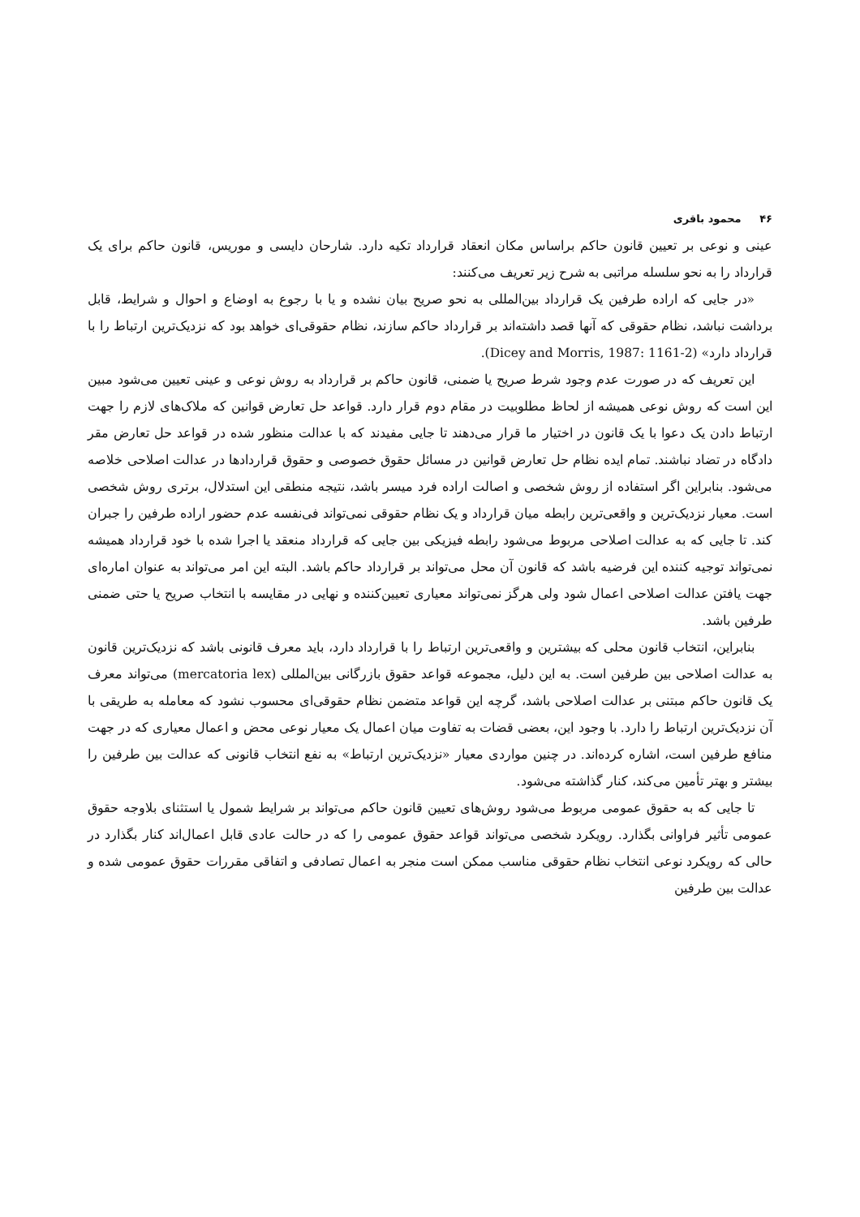۴۶ محمود باقری
عینی و نوعی بر تعیین قانون حاکم براساس مکان انعقاد قرارداد تکیه دارد. شارحان دایسی و موریس، قانون حاکم برای یک قرارداد را به نحو سلسله مراتبی به شرح زیر تعریف می‌کنند:
«در جایی که اراده طرفین یک قرارداد بین‌المللی به نحو صریح بیان نشده و یا با رجوع به اوضاع و احوال و شرایط، قابل برداشت نباشد، نظام حقوقی که آنها قصد داشته‌اند بر قرارداد حاکم سازند، نظام حقوقی‌ای خواهد بود که نزدیک‌ترین ارتباط را با قرارداد دارد» (Dicey and Morris, 1987: 1161-2).
این تعریف که در صورت عدم وجود شرط صریح یا ضمنی، قانون حاکم بر قرارداد به روش نوعی و عینی تعیین می‌شود مبین این است که روش نوعی همیشه از لحاظ مطلوبیت در مقام دوم قرار دارد. قواعد حل تعارض قوانین که ملاک‌های لازم را جهت ارتباط دادن یک دعوا با یک قانون در اختیار ما قرار می‌دهند تا جایی مفیدند که با عدالت منظور شده در قواعد حل تعارض مقر دادگاه در تضاد نباشند. تمام ایده نظام حل تعارض قوانین در مسائل حقوق خصوصی و حقوق قراردادها در عدالت اصلاحی خلاصه می‌شود. بنابراین اگر استفاده از روش شخصی و اصالت اراده فرد میسر باشد، نتیجه منطقی این استدلال، برتری روش شخصی است. معیار نزدیک‌ترین و واقعی‌ترین رابطه میان قرارداد و یک نظام حقوقی نمی‌تواند فی‌نفسه عدم حضور اراده طرفین را جبران کند. تا جایی که به عدالت اصلاحی مربوط می‌شود رابطه فیزیکی بین جایی که قرارداد منعقد یا اجرا شده با خود قرارداد همیشه نمی‌تواند توجیه کننده این فرضیه باشد که قانون آن محل می‌تواند بر قرارداد حاکم باشد. البته این امر می‌تواند به عنوان اماره‌ای جهت یافتن عدالت اصلاحی اعمال شود ولی هرگز نمی‌تواند معیاری تعیین‌کننده و نهایی در مقایسه با انتخاب صریح یا حتی ضمنی طرفین باشد.
بنابراین، انتخاب قانون محلی که بیشترین و واقعی‌ترین ارتباط را با قرارداد دارد، باید معرف قانونی باشد که نزدیک‌ترین قانون به عدالت اصلاحی بین طرفین است. به این دلیل، مجموعه قواعد حقوق بازرگانی بین‌المللی (mercatoria lex) می‌تواند معرف یک قانون حاکم مبتنی بر عدالت اصلاحی باشد، گرچه این قواعد متضمن نظام حقوقی‌ای محسوب نشود که معامله به طریقی با آن نزدیک‌ترین ارتباط را دارد. با وجود این، بعضی قضات به تفاوت میان اعمال یک معیار نوعی محض و اعمال معیاری که در جهت منافع طرفین است، اشاره کرده‌اند. در چنین مواردی معیار «نزدیک‌ترین ارتباط» به نفع انتخاب قانونی که عدالت بین طرفین را بیشتر و بهتر تأمین می‌کند، کنار گذاشته می‌شود.
تا جایی که به حقوق عمومی مربوط می‌شود روش‌های تعیین قانون حاکم می‌تواند بر شرایط شمول یا استثنای بلاوجه حقوق عمومی تأثیر فراوانی بگذارد. رویکرد شخصی می‌تواند قواعد حقوق عمومی را که در حالت عادی قابل اعمال‌اند کنار بگذارد در حالی که رویکرد نوعی انتخاب نظام حقوقی مناسب ممکن است منجر به اعمال تصادفی و اتفاقی مقررات حقوق عمومی شده و عدالت بین طرفین